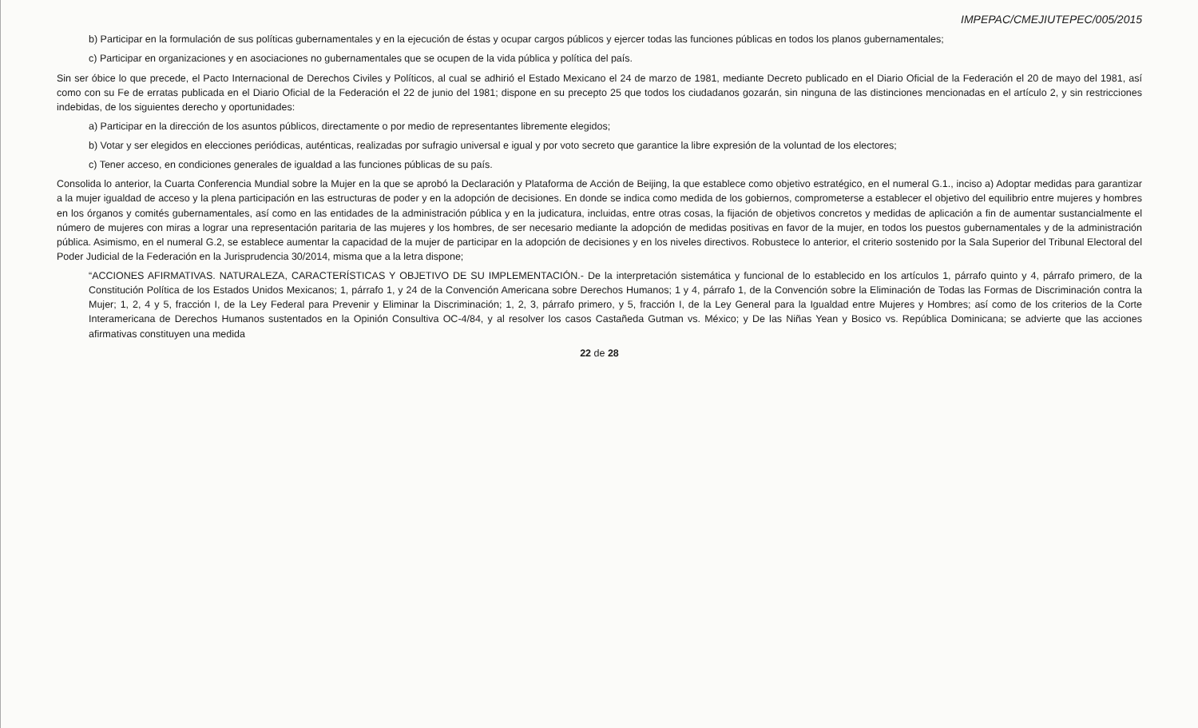IMPEPAC/CMEJIUTEPEC/005/2015
b) Participar en la formulación de sus políticas gubernamentales y en la ejecución de éstas y ocupar cargos públicos y ejercer todas las funciones públicas en todos los planos gubernamentales;
c) Participar en organizaciones y en asociaciones no gubernamentales que se ocupen de la vida pública y política del país.
Sin ser óbice lo que precede, el Pacto Internacional de Derechos Civiles y Políticos, al cual se adhirió el Estado Mexicano el 24 de marzo de 1981, mediante Decreto publicado en el Diario Oficial de la Federación el 20 de mayo del 1981, así como con su Fe de erratas publicada en el Diario Oficial de la Federación el 22 de junio del 1981; dispone en su precepto 25 que todos los ciudadanos gozarán, sin ninguna de las distinciones mencionadas en el artículo 2, y sin restricciones indebidas, de los siguientes derecho y oportunidades:
a) Participar en la dirección de los asuntos públicos, directamente o por medio de representantes libremente elegidos;
b) Votar y ser elegidos en elecciones periódicas, auténticas, realizadas por sufragio universal e igual y por voto secreto que garantice la libre expresión de la voluntad de los electores;
c) Tener acceso, en condiciones generales de igualdad a las funciones públicas de su país.
Consolida lo anterior, la Cuarta Conferencia Mundial sobre la Mujer en la que se aprobó la Declaración y Plataforma de Acción de Beijing, la que establece como objetivo estratégico, en el numeral G.1., inciso a) Adoptar medidas para garantizar a la mujer igualdad de acceso y la plena participación en las estructuras de poder y en la adopción de decisiones. En donde se indica como medida de los gobiernos, comprometerse a establecer el objetivo del equilibrio entre mujeres y hombres en los órganos y comités gubernamentales, así como en las entidades de la administración pública y en la judicatura, incluidas, entre otras cosas, la fijación de objetivos concretos y medidas de aplicación a fin de aumentar sustancialmente el número de mujeres con miras a lograr una representación paritaria de las mujeres y los hombres, de ser necesario mediante la adopción de medidas positivas en favor de la mujer, en todos los puestos gubernamentales y de la administración pública. Asimismo, en el numeral G.2, se establece aumentar la capacidad de la mujer de participar en la adopción de decisiones y en los niveles directivos. Robustece lo anterior, el criterio sostenido por la Sala Superior del Tribunal Electoral del Poder Judicial de la Federación en la Jurisprudencia 30/2014, misma que a la letra dispone;
“ACCIONES AFIRMATIVAS. NATURALEZA, CARACTERÍSTICAS Y OBJETIVO DE SU IMPLEMENTACIÓN.- De la interpretación sistemática y funcional de lo establecido en los artículos 1, párrafo quinto y 4, párrafo primero, de la Constitución Política de los Estados Unidos Mexicanos; 1, párrafo 1, y 24 de la Convención Americana sobre Derechos Humanos; 1 y 4, párrafo 1, de la Convención sobre la Eliminación de Todas las Formas de Discriminación contra la Mujer; 1, 2, 4 y 5, fracción I, de la Ley Federal para Prevenir y Eliminar la Discriminación; 1, 2, 3, párrafo primero, y 5, fracción I, de la Ley General para la Igualdad entre Mujeres y Hombres; así como de los criterios de la Corte Interamericana de Derechos Humanos sustentados en la Opinión Consultiva OC-4/84, y al resolver los casos Castañeda Gutman vs. México; y De las Niñas Yean y Bosico vs. República Dominicana; se advierte que las acciones afirmativas constituyen una medida
22 de 28